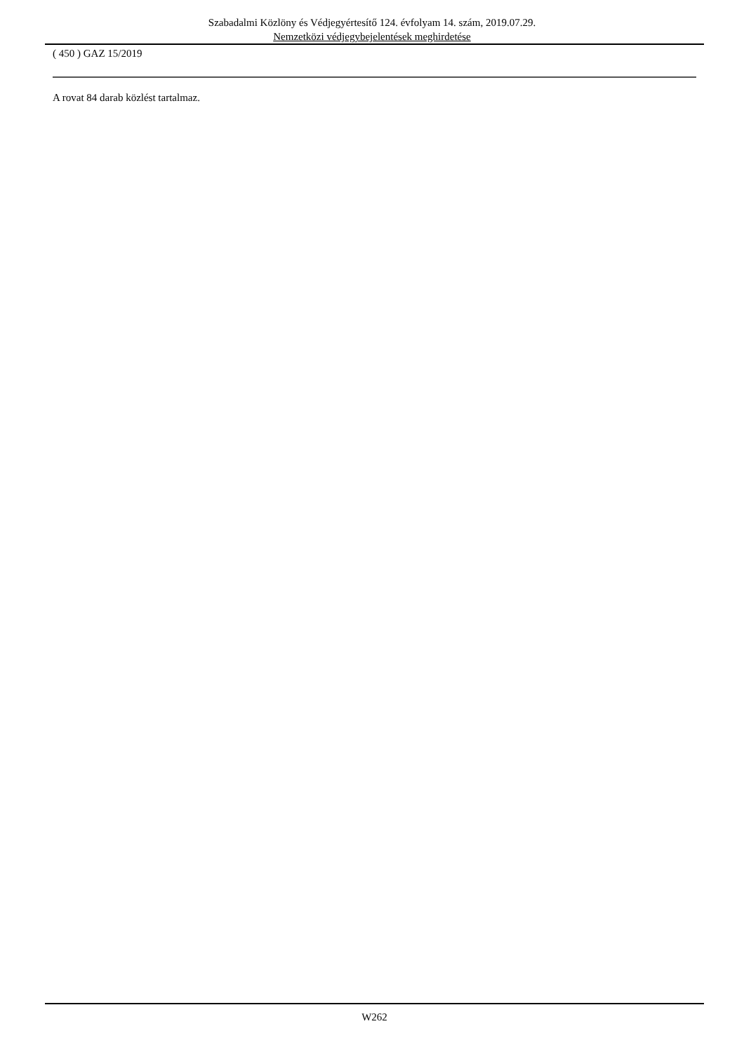Szabadalmi Közlöny és Védjegyértesítő 124. évfolyam 14. szám, 2019.07.29.
Nemzetközi védjegybejelentések meghirdetése
( 450 ) GAZ 15/2019
A rovat 84 darab közlést tartalmaz.
W262